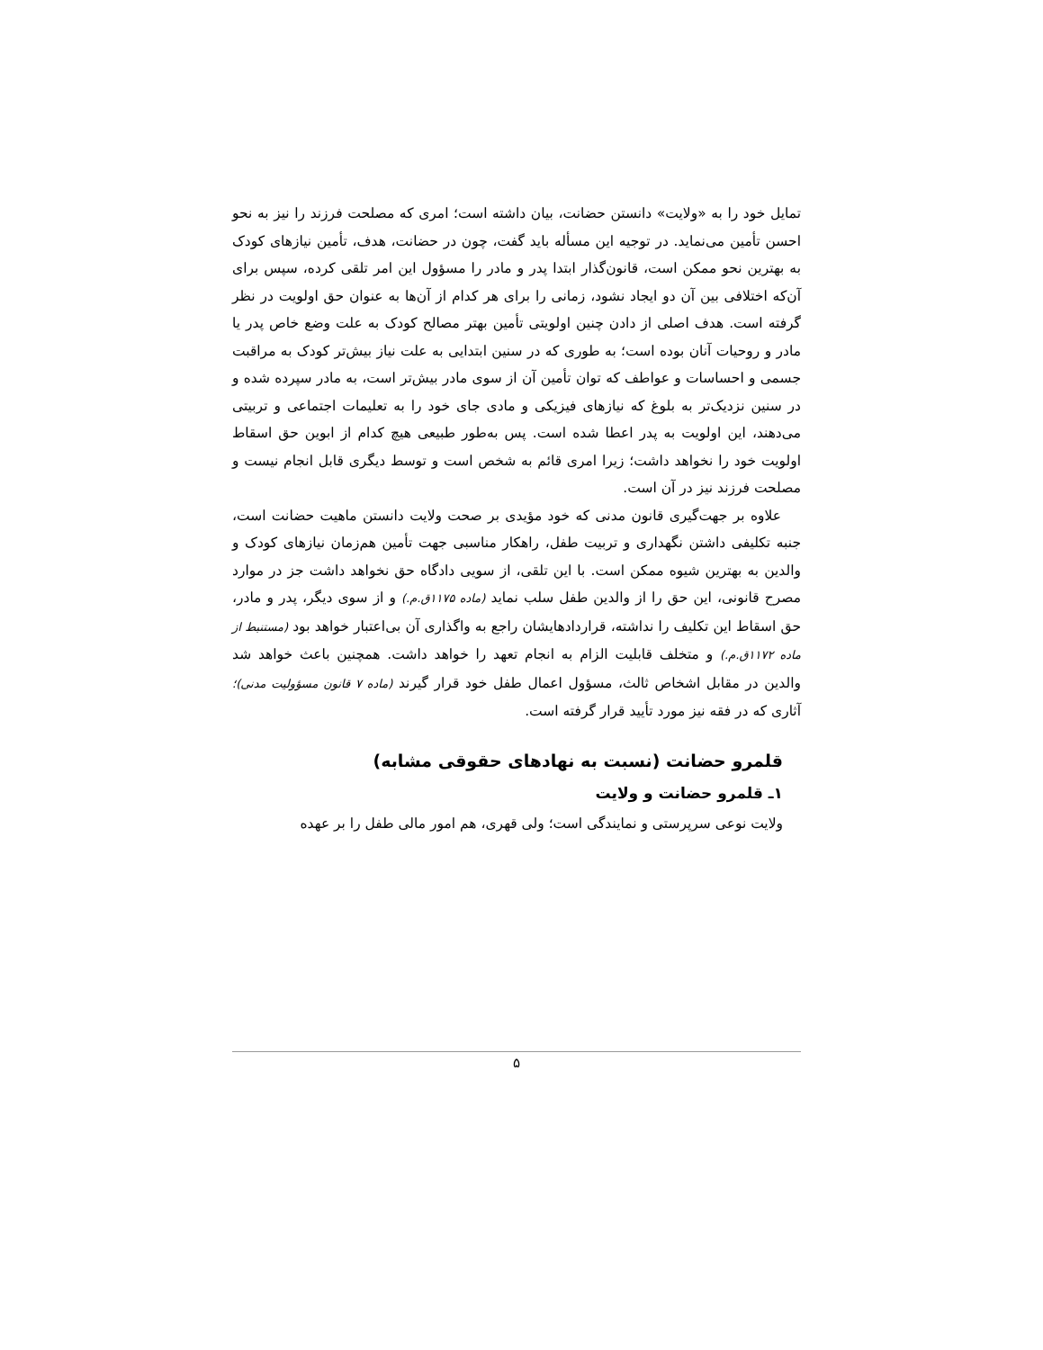تمایل خود را به «ولایت» دانستن حضانت، بیان داشته است؛ امری که مصلحت فرزند را نیز به نحو احسن تأمین می‌نماید. در توجیه این مسأله باید گفت، چون در حضانت، هدف، تأمین نیازهای کودک به بهترین نحو ممکن است، قانون‌گذار ابتدا پدر و مادر را مسؤول این امر تلقی کرده، سپس برای آن‌که اختلافی بین آن دو ایجاد نشود، زمانی را برای هر کدام از آن‌ها به عنوان حق اولویت در نظر گرفته است. هدف اصلی از دادن چنین اولویتی تأمین بهتر مصالح کودک به علت وضع خاص پدر یا مادر و روحیات آنان بوده است؛ به طوری که در سنین ابتدایی به علت نیاز بیش‌تر کودک به مراقبت جسمی و احساسات و عواطف که توان تأمین آن از سوی مادر بیش‌تر است، به مادر سپرده شده و در سنین نزدیک‌تر به بلوغ که نیازهای فیزیکی و مادی جای خود را به تعلیمات اجتماعی و تربیتی می‌دهند، این اولویت به پدر اعطا شده است. پس به‌طور طبیعی هیچ کدام از ابوین حق اسقاط اولویت خود را نخواهد داشت؛ زیرا امری قائم به شخص است و توسط دیگری قابل انجام نیست و مصلحت فرزند نیز در آن است.
علاوه بر جهت‌گیری قانون مدنی که خود مؤیدی بر صحت ولایت دانستن ماهیت حضانت است، جنبه تکلیفی داشتن نگهداری و تربیت طفل، راهکار مناسبی جهت تأمین هم‌زمان نیازهای کودک و والدین به بهترین شیوه ممکن است. با این تلقی، از سویی دادگاه حق نخواهد داشت جز در موارد مصرح قانونی، این حق را از والدین طفل سلب نماید (ماده ۱۱۷۵ق.م.) و از سوی دیگر، پدر و مادر، حق اسقاط این تکلیف را نداشته، قراردادهایشان راجع به واگذاری آن بی‌اعتبار خواهد بود (مستنبط از ماده ۱۱۷۲ق.م.) و متخلف قابلیت الزام به انجام تعهد را خواهد داشت. همچنین باعث خواهد شد والدین در مقابل اشخاص ثالث، مسؤول اعمال طفل خود قرار گیرند (ماده ۷ قانون مسؤولیت مدنی)؛ آثاری که در فقه نیز مورد تأیید قرار گرفته است.
قلمرو حضانت (نسبت به نهادهای حقوقی مشابه)
۱ـ قلمرو حضانت و ولایت
ولایت نوعی سرپرستی و نمایندگی است؛ ولی قهری، هم امور مالی طفل را بر عهده
۵